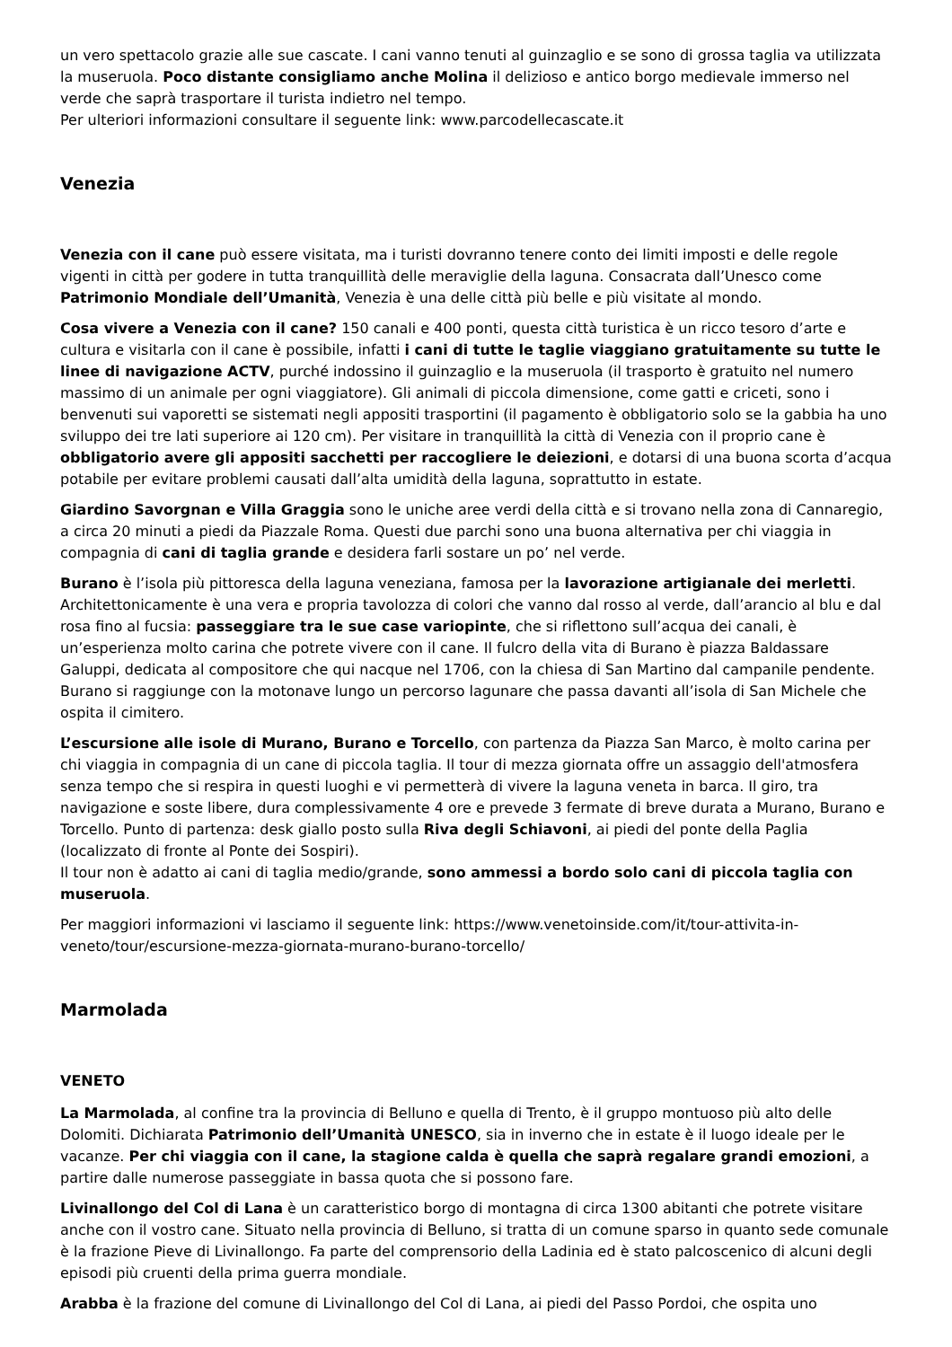un vero spettacolo grazie alle sue cascate. I cani vanno tenuti al guinzaglio e se sono di grossa taglia va utilizzata la museruola. Poco distante consigliamo anche Molina il delizioso e antico borgo medievale immerso nel verde che saprà trasportare il turista indietro nel tempo.
Per ulteriori informazioni consultare il seguente link: www.parcodellecascate.it
Venezia
Venezia con il cane può essere visitata, ma i turisti dovranno tenere conto dei limiti imposti e delle regole vigenti in città per godere in tutta tranquillità delle meraviglie della laguna. Consacrata dall’Unesco come Patrimonio Mondiale dell’Umanità, Venezia è una delle città più belle e più visitate al mondo.
Cosa vivere a Venezia con il cane? 150 canali e 400 ponti, questa città turistica è un ricco tesoro d’arte e cultura e visitarla con il cane è possibile, infatti i cani di tutte le taglie viaggiano gratuitamente su tutte le linee di navigazione ACTV, purché indossino il guinzaglio e la museruola (il trasporto è gratuito nel numero massimo di un animale per ogni viaggiatore). Gli animali di piccola dimensione, come gatti e criceti, sono i benvenuti sui vaporetti se sistemati negli appositi trasportini (il pagamento è obbligatorio solo se la gabbia ha uno sviluppo dei tre lati superiore ai 120 cm). Per visitare in tranquillità la città di Venezia con il proprio cane è obbligatorio avere gli appositi sacchetti per raccogliere le deiezioni, e dotarsi di una buona scorta d’acqua potabile per evitare problemi causati dall’alta umidità della laguna, soprattutto in estate.
Giardino Savorgnan e Villa Graggia sono le uniche aree verdi della città e si trovano nella zona di Cannaregio, a circa 20 minuti a piedi da Piazzale Roma. Questi due parchi sono una buona alternativa per chi viaggia in compagnia di cani di taglia grande e desidera farli sostare un po’ nel verde.
Burano è l’isola più pittoresca della laguna veneziana, famosa per la lavorazione artigianale dei merletti. Architettonicamente è una vera e propria tavolozza di colori che vanno dal rosso al verde, dall’arancio al blu e dal rosa fino al fucsia: passeggiare tra le sue case variopinte, che si riflettono sull’acqua dei canali, è un’esperienza molto carina che potrete vivere con il cane. Il fulcro della vita di Burano è piazza Baldassare Galuppi, dedicata al compositore che qui nacque nel 1706, con la chiesa di San Martino dal campanile pendente. Burano si raggiunge con la motonave lungo un percorso lagunare che passa davanti all’isola di San Michele che ospita il cimitero.
L’escursione alle isole di Murano, Burano e Torcello, con partenza da Piazza San Marco, è molto carina per chi viaggia in compagnia di un cane di piccola taglia. Il tour di mezza giornata offre un assaggio dell'atmosfera senza tempo che si respira in questi luoghi e vi permetterà di vivere la laguna veneta in barca. Il giro, tra navigazione e soste libere, dura complessivamente 4 ore e prevede 3 fermate di breve durata a Murano, Burano e Torcello. Punto di partenza: desk giallo posto sulla Riva degli Schiavoni, ai piedi del ponte della Paglia (localizzato di fronte al Ponte dei Sospiri).
Il tour non è adatto ai cani di taglia medio/grande, sono ammessi a bordo solo cani di piccola taglia con museruola.
Per maggiori informazioni vi lasciamo il seguente link: https://www.venetoinside.com/it/tour-attivita-in-veneto/tour/escursione-mezza-giornata-murano-burano-torcello/
Marmolada
VENETO
La Marmolada, al confine tra la provincia di Belluno e quella di Trento, è il gruppo montuoso più alto delle Dolomiti. Dichiarata Patrimonio dell’Umanità UNESCO, sia in inverno che in estate è il luogo ideale per le vacanze. Per chi viaggia con il cane, la stagione calda è quella che saprà regalare grandi emozioni, a partire dalle numerose passeggiate in bassa quota che si possono fare.
Livinallongo del Col di Lana è un caratteristico borgo di montagna di circa 1300 abitanti che potrete visitare anche con il vostro cane. Situato nella provincia di Belluno, si tratta di un comune sparso in quanto sede comunale è la frazione Pieve di Livinallongo. Fa parte del comprensorio della Ladinia ed è stato palcoscenico di alcuni degli episodi più cruenti della prima guerra mondiale.
Arabba è la frazione del comune di Livinallongo del Col di Lana, ai piedi del Passo Pordoi, che ospita uno